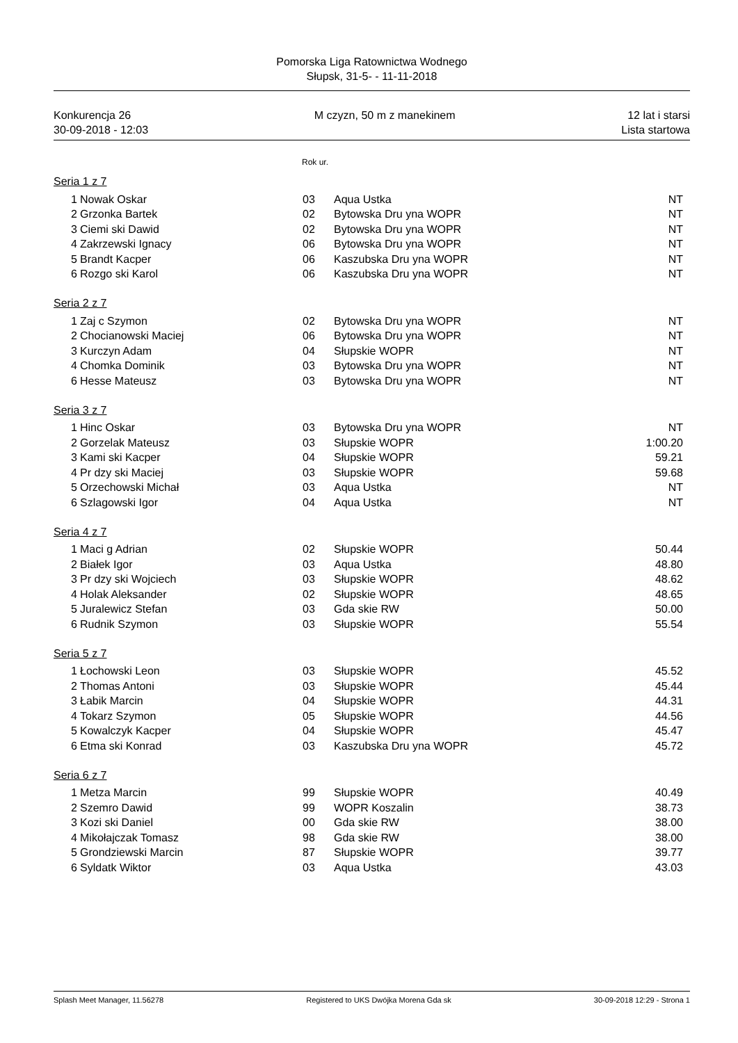Pomorska Liga Ratownictwa Wodnego
Słupsk, 31-5- - 11-11-2018
Konkurencja 26
30-09-2018 - 12:03
M czyzn, 50 m z manekinem 12 lat i starsi
Lista startowa
Rok ur.
Seria 1 z 7
| 1 | Nowak Oskar | 03 | Aqua Ustka | NT |
| 2 | Grzonka Bartek | 02 | Bytowska Dru yna WOPR | NT |
| 3 | Ciemi ski Dawid | 02 | Bytowska Dru yna WOPR | NT |
| 4 | Zakrzewski Ignacy | 06 | Bytowska Dru yna WOPR | NT |
| 5 | Brandt Kacper | 06 | Kaszubska Dru yna WOPR | NT |
| 6 | Rozgo ski Karol | 06 | Kaszubska Dru yna WOPR | NT |
Seria 2 z 7
| 1 | Zaj c Szymon | 02 | Bytowska Dru yna WOPR | NT |
| 2 | Chocianowski Maciej | 06 | Bytowska Dru yna WOPR | NT |
| 3 | Kurczyn Adam | 04 | Słupskie WOPR | NT |
| 4 | Chomka Dominik | 03 | Bytowska Dru yna WOPR | NT |
| 6 | Hesse Mateusz | 03 | Bytowska Dru yna WOPR | NT |
Seria 3 z 7
| 1 | Hinc Oskar | 03 | Bytowska Dru yna WOPR | NT |
| 2 | Gorzelak Mateusz | 03 | Słupskie WOPR | 1:00.20 |
| 3 | Kami ski Kacper | 04 | Słupskie WOPR | 59.21 |
| 4 | Pr dzy ski Maciej | 03 | Słupskie WOPR | 59.68 |
| 5 | Orzechowski Michał | 03 | Aqua Ustka | NT |
| 6 | Szlagowski Igor | 04 | Aqua Ustka | NT |
Seria 4 z 7
| 1 | Maci g Adrian | 02 | Słupskie WOPR | 50.44 |
| 2 | Białek Igor | 03 | Aqua Ustka | 48.80 |
| 3 | Pr dzy ski Wojciech | 03 | Słupskie WOPR | 48.62 |
| 4 | Holak Aleksander | 02 | Słupskie WOPR | 48.65 |
| 5 | Juralewicz Stefan | 03 | Gda skie RW | 50.00 |
| 6 | Rudnik Szymon | 03 | Słupskie WOPR | 55.54 |
Seria 5 z 7
| 1 | Łochowski Leon | 03 | Słupskie WOPR | 45.52 |
| 2 | Thomas Antoni | 03 | Słupskie WOPR | 45.44 |
| 3 | Łabik Marcin | 04 | Słupskie WOPR | 44.31 |
| 4 | Tokarz Szymon | 05 | Słupskie WOPR | 44.56 |
| 5 | Kowalczyk Kacper | 04 | Słupskie WOPR | 45.47 |
| 6 | Etma ski Konrad | 03 | Kaszubska Dru yna WOPR | 45.72 |
Seria 6 z 7
| 1 | Metza Marcin | 99 | Słupskie WOPR | 40.49 |
| 2 | Szemro Dawid | 99 | WOPR Koszalin | 38.73 |
| 3 | Kozi ski Daniel | 00 | Gda skie RW | 38.00 |
| 4 | Mikołajczak Tomasz | 98 | Gda skie RW | 38.00 |
| 5 | Grondziewski Marcin | 87 | Słupskie WOPR | 39.77 |
| 6 | Syldatk Wiktor | 03 | Aqua Ustka | 43.03 |
Splash Meet Manager, 11.56278 Registered to UKS Dwójka Morena Gda sk 30-09-2018 12:29 - Strona 1